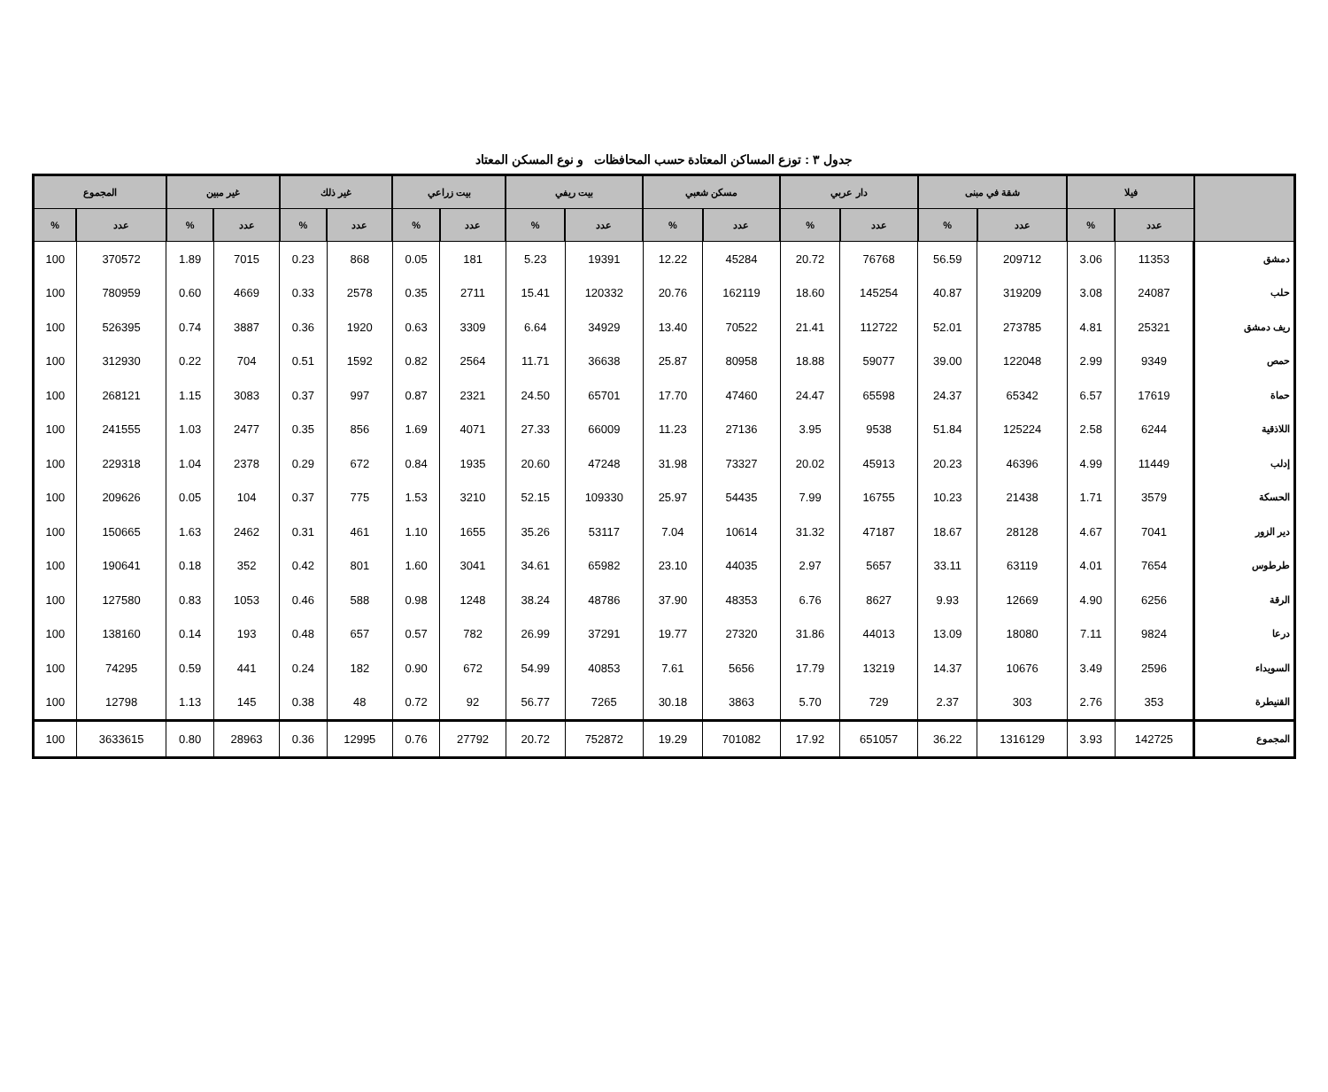جدول ٣ : توزع المساكن المعتادة حسب المحافظات و نوع المسكن المعتاد
| | فيلا | | شقة في مبنى | | دار عربي | | مسكن شعبي | | بيت ريفي | | بيت زراعي | | غير ذلك | | غير مبين | | المجموع | |
| --- | --- | --- | --- | --- | --- | --- | --- | --- | --- | --- | --- | --- | --- | --- | --- | --- | --- | --- |
| | عدد | % | عدد | % | عدد | % | عدد | % | عدد | % | عدد | % | عدد | % | عدد | % | عدد | % |
| دمشق | 11353 | 3.06 | 209712 | 56.59 | 76768 | 20.72 | 45284 | 12.22 | 19391 | 5.23 | 181 | 0.05 | 868 | 0.23 | 7015 | 1.89 | 370572 | 100 |
| حلب | 24087 | 3.08 | 319209 | 40.87 | 145254 | 18.60 | 162119 | 20.76 | 120332 | 15.41 | 2711 | 0.35 | 2578 | 0.33 | 4669 | 0.60 | 780959 | 100 |
| ريف دمشق | 25321 | 4.81 | 273785 | 52.01 | 112722 | 21.41 | 70522 | 13.40 | 34929 | 6.64 | 3309 | 0.63 | 1920 | 0.36 | 3887 | 0.74 | 526395 | 100 |
| حمص | 9349 | 2.99 | 122048 | 39.00 | 59077 | 18.88 | 80958 | 25.87 | 36638 | 11.71 | 2564 | 0.82 | 1592 | 0.51 | 704 | 0.22 | 312930 | 100 |
| حماة | 17619 | 6.57 | 65342 | 24.37 | 65598 | 24.47 | 47460 | 17.70 | 65701 | 24.50 | 2321 | 0.87 | 997 | 0.37 | 3083 | 1.15 | 268121 | 100 |
| اللاذقية | 6244 | 2.58 | 125224 | 51.84 | 9538 | 3.95 | 27136 | 11.23 | 66009 | 27.33 | 4071 | 1.69 | 856 | 0.35 | 2477 | 1.03 | 241555 | 100 |
| إدلب | 11449 | 4.99 | 46396 | 20.23 | 45913 | 20.02 | 73327 | 31.98 | 47248 | 20.60 | 1935 | 0.84 | 672 | 0.29 | 2378 | 1.04 | 229318 | 100 |
| الحسكة | 3579 | 1.71 | 21438 | 10.23 | 16755 | 7.99 | 54435 | 25.97 | 109330 | 52.15 | 3210 | 1.53 | 775 | 0.37 | 104 | 0.05 | 209626 | 100 |
| دير الزور | 7041 | 4.67 | 28128 | 18.67 | 47187 | 31.32 | 10614 | 7.04 | 53117 | 35.26 | 1655 | 1.10 | 461 | 0.31 | 2462 | 1.63 | 150665 | 100 |
| طرطوس | 7654 | 4.01 | 63119 | 33.11 | 5657 | 2.97 | 44035 | 23.10 | 65982 | 34.61 | 3041 | 1.60 | 801 | 0.42 | 352 | 0.18 | 190641 | 100 |
| الرقة | 6256 | 4.90 | 12669 | 9.93 | 8627 | 6.76 | 48353 | 37.90 | 48786 | 38.24 | 1248 | 0.98 | 588 | 0.46 | 1053 | 0.83 | 127580 | 100 |
| درعا | 9824 | 7.11 | 18080 | 13.09 | 44013 | 31.86 | 27320 | 19.77 | 37291 | 26.99 | 782 | 0.57 | 657 | 0.48 | 193 | 0.14 | 138160 | 100 |
| السويداء | 2596 | 3.49 | 10676 | 14.37 | 13219 | 17.79 | 5656 | 7.61 | 40853 | 54.99 | 672 | 0.90 | 182 | 0.24 | 441 | 0.59 | 74295 | 100 |
| القنيطرة | 353 | 2.76 | 303 | 2.37 | 729 | 5.70 | 3863 | 30.18 | 7265 | 56.77 | 92 | 0.72 | 48 | 0.38 | 145 | 1.13 | 12798 | 100 |
| المجموع | 142725 | 3.93 | 1316129 | 36.22 | 651057 | 17.92 | 701082 | 19.29 | 752872 | 20.72 | 27792 | 0.76 | 12995 | 0.36 | 28963 | 0.80 | 3633615 | 100 |